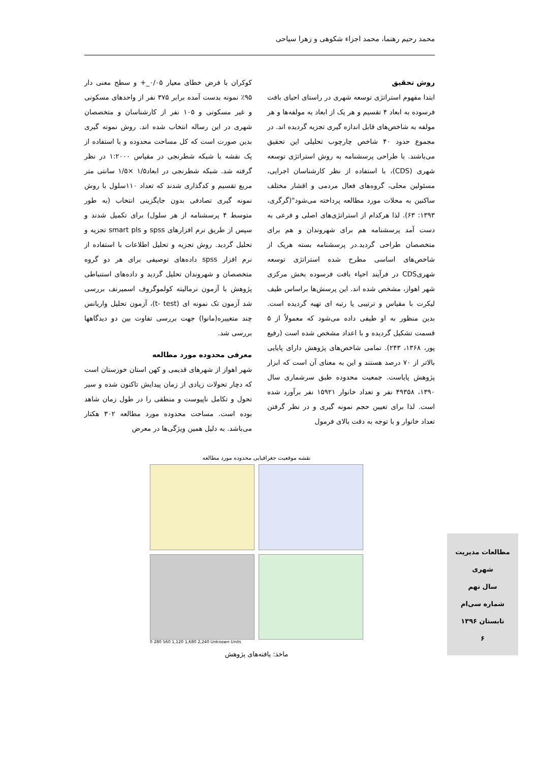محمد رحیم رهنما، محمد اجزاء شکوهی و زهرا سیاحی
روش تحقیق
ابتدا مفهوم استراتژی توسعه شهری در راستای احیای بافت فرسوده به ابعاد ۴ تقسیم و هر یک از ابعاد به مولفه‌ها و هر مولفه به شاخص‌های قابل اندازه گیری تجزیه گردیده اند. در مجموع حدود ۴۰ شاخص چارچوب تحلیلی این تحقیق می‌باشند. با طراحی پرسشنامه به روش استراتژی توسعه شهری (CDS)، با استفاده از نظر کارشناسان اجرایی، مسئولین محلی، گروه‌های فعال مردمی و اقشار مختلف ساکنین به محلات مورد مطالعه پرداخته می‌شود"(گرگری، ۱۳۹۳: ۶۳). لذا هرکدام از استراتژی‌های اصلی و فرعی به دست آمد پرسشنامه هم برای شهروندان و هم برای متخصصان طراحی گردید.در پرسشنامه بسته هریک از شاخص‌های اساسی مطرح شده استراتژی توسعه شهریCDS در فرآیند احیاء بافت فرسوده بخش مرکزی شهر اهواز، مشخص شده اند. این پرسش‌ها براساس طیف لیکرت با مقیاس و ترتیبی یا رتبه ای تهیه گردیده است. بدین منظور به او طیفی داده می‌شود که معمولاً از ۵ قسمت تشکیل گردیده و با اعداد مشخص شده است (رفیع پور، ۱۳۶۸، ۲۴۳). تمامی شاخص‌های پژوهش دارای پایایی بالاتر از ۷۰ درصد هستند و این به معنای آن است که ابزار پژوهش پایاست. جمعیت محدوده طبق سرشماری سال ۱۳۹۰، ۴۹۳۵۸ نفر و تعداد خانوار ۱۵۹۲۱ نفر برآورد شده است. لذا برای تعیین حجم نمونه گیری و در نظر گرفتن تعداد خانوار و با توجه به دقت بالای فرمول
کوکران با فرض خطای معیار ۰/۰۵_+ و سطح معنی دار ۹۵٪ نمونه بدست آمده برابر ۳۷۵ نفر از واحدهای مسکونی و غیر مسکونی و ۱۰۵ نفر از کارشناسان و متخصصان شهری در این رساله انتخاب شده اند. روش نمونه گیری بدین صورت است که کل مساحت محدوده و با استفاده از یک نقشه با شبکه شطرنجی در مقیاس ۱:۲۰۰۰ در نظر گرفته شد. شبکه شطرنجی در ابعاد۱/۵ ×۱/۵ سانتی متر مربع تقسیم و کدگذاری شدند که تعداد ۱۱۰سلول با روش نمونه گیری تصادفی بدون جایگزینی انتخاب (به طور متوسط ۴ پرسشنامه از هر سلول) برای تکمیل شدند و سپس از طریق نرم افزارهای spss و smart pls تجزیه و تحلیل گردید. روش تجزیه و تحلیل اطلاعات با استفاده از نرم افزار spss داده‌های توصیفی برای هر دو گروه متخصصان و شهروندان تحلیل گردید و داده‌های استنباطی پژوهش با آزمون نرمالیته کولموگروف اسمیرنف بررسی شد آزمون تک نمونه ای (t- test)، آزمون تحلیل واریانس چند متغییره(مانوا) جهت بررسی تفاوت بین دو دیدگاهها بررسی شد.
معرفی محدوده مورد مطالعه
شهر اهواز از شهرهای قدیمی و کهن استان خوزستان است که دچار تحولات زیادی از زمان پیدایش تاکنون شده و سیر تحول و تکامل ناپیوست و منطقی را در طول زمان شاهد بوده است. مساحت محدوده مورد مطالعه ۳۰۲ هکتار می‌باشد. به دلیل همین ویژگی‌ها در معرض
نقشه موقعیت جغرافیایی محدوده مورد مطالعه
0 280 560 1,120 1,680 2,240 Unknown Units
ماخذ: یافته‌های پژوهش
مطالعات مدیریت شهری
سال نهم
شماره سی‌ام
تابستان ۱۳۹۶
۶